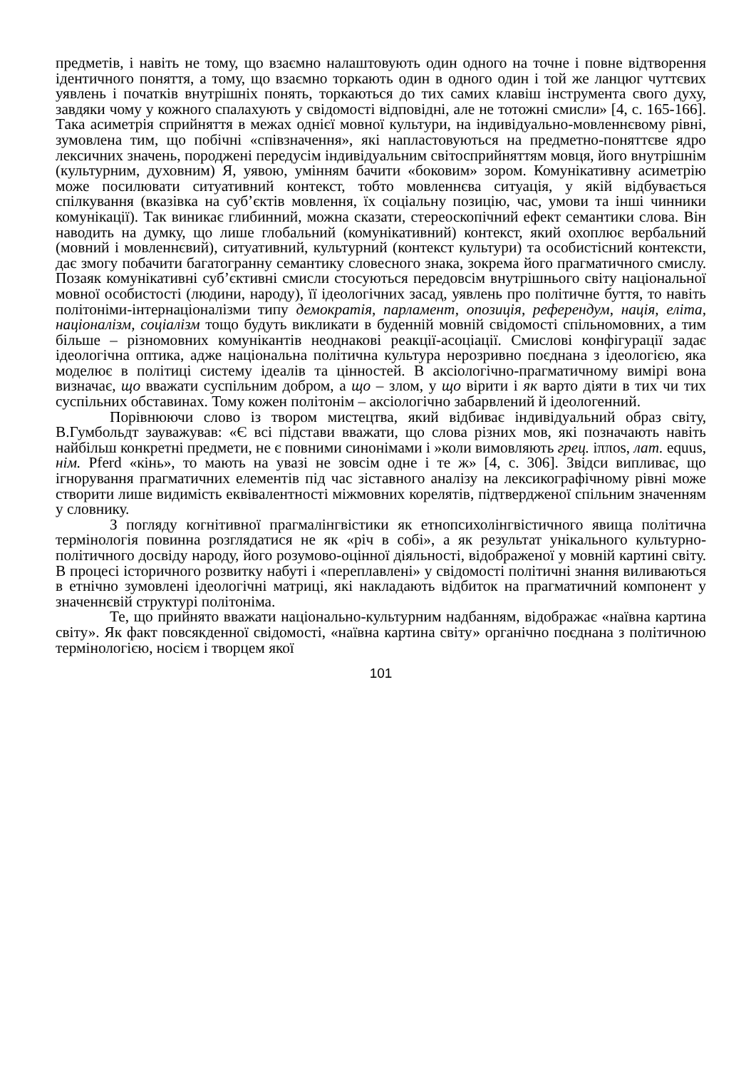предметів, і навіть не тому, що взаємно налаштовують один одного на точне і повне відтворення ідентичного поняття, а тому, що взаємно торкають один в одного один і той же ланцюг чуттєвих уявлень і початків внутрішніх понять, торкаються до тих самих клавіш інструмента свого духу, завдяки чому у кожного спалахують у свідомості відповідні, але не тотожні смисли» [4, с. 165-166]. Така асиметрія сприйняття в межах однієї мовної культури, на індивідуально-мовленнєвому рівні, зумовлена тим, що побічні «співзначення», які напластовуються на предметно-поняттєве ядро лексичних значень, породжені передусім індивідуальним світосприйняттям мовця, його внутрішнім (культурним, духовним) Я, уявою, умінням бачити «боковим» зором. Комунікативну асиметрію може посилювати ситуативний контекст, тобто мовленнєва ситуація, у якій відбувається спілкування (вказівка на суб’єктів мовлення, їх соціальну позицію, час, умови та інші чинники комунікації). Так виникає глибинний, можна сказати, стереоскопічний ефект семантики слова. Він наводить на думку, що лише глобальний (комунікативний) контекст, який охоплює вербальний (мовний і мовленнєвий), ситуативний, культурний (контекст культури) та особистісний контексти, дає змогу побачити багатогранну семантику словесного знака, зокрема його прагматичного смислу. Позаяк комунікативні суб’єктивні смисли стосуються передовсім внутрішнього світу національної мовної особистості (людини, народу), її ідеологічних засад, уявлень про політичне буття, то навіть політоніми-інтернаціоналізми типу демократія, парламент, опозиція, референдум, нація, еліта, націоналізм, соціалізм тощо будуть викликати в буденній мовній свідомості спільномовних, а тим більше – різномовних комунікантів неоднакові реакції-асоціації. Смислові конфігурації задає ідеологічна оптика, адже національна політична культура нерозривно поєднана з ідеологією, яка моделює в політиці систему ідеалів та цінностей. В аксіологічно-прагматичному вимірі вона визначає, що вважати суспільним добром, а що – злом, у що вірити і як варто діяти в тих чи тих суспільних обставинах. Тому кожен політонім – аксіологічно забарвлений й ідеологенний.
Порівнюючи слово із твором мистецтва, який відбиває індивідуальний образ світу, В.Гумбольдт зауважував: «Є всі підстави вважати, що слова різних мов, які позначають навіть найбільш конкретні предмети, не є повними синонімами і »коли вимовляють грец. iππos, лат. equus, нім. Pferd «кінь», то мають на увазі не зовсім одне і те ж» [4, с. 306]. Звідси випливає, що ігнорування прагматичних елементів під час зіставного аналізу на лексикографічному рівні може створити лише видимість еквівалентності міжмовних корелятів, підтвердженої спільним значенням у словнику.
З погляду когнітивної прагмалінгвістики як етнопсихолінгвістичного явища політична термінологія повинна розглядатися не як «річ в собі», а як результат унікального культурно-політичного досвіду народу, його розумово-оцінної діяльності, відображеної у мовній картині світу. В процесі історичного розвитку набуті і «переплавлені» у свідомості політичні знання виливаються в етнічно зумовлені ідеологічні матриці, які накладають відбиток на прагматичний компонент у значеннєвій структурі політоніма.
Те, що прийнято вважати національно-культурним надбанням, відображає «наївна картина світу». Як факт повсякденної свідомості, «наївна картина світу» органічно поєднана з політичною термінологією, носієм і творцем якої
101